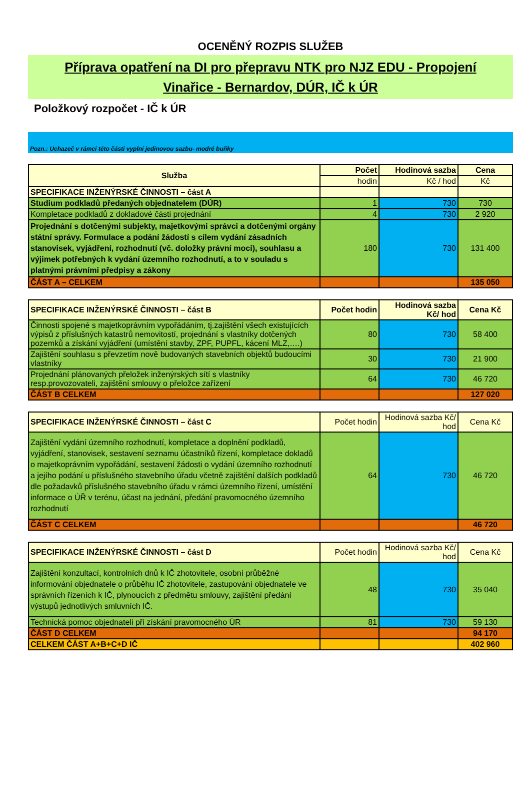OCENĚNÝ ROZPIS SLUŽEB
Příprava opatření na DI pro přepravu NTK pro NJZ EDU - Propojení
Vinařice - Bernardov, DÚR, IČ k ÚR
Položkový rozpočet - IČ k ÚR
Pozn.: Uchazeč v rámci této části vyplní jedinovou sazbu- modré buňky
| Služba | Počet | Hodinová sazba | Cena |
| --- | --- | --- | --- |
| | hodin | Kč / hod | Kč |
| SPECIFIKACE INŽENÝRSKÉ ČINNOSTI – část A | | | |
| Studium podkladů předaných objednatelem (DÚR) | 1 | 730 | 730 |
| Kompletace podkladů z dokladové části projednání | 4 | 730 | 2 920 |
| Projednání s dotčenými subjekty, majetkovými správci a dotčenými orgány státní správy. Formulace a podání žádostí s cílem vydání zásadních stanovisek, vyjádření, rozhodnutí (vč. doložky právní moci), souhlasu a výjimek potřebných k vydání územního rozhodnutí, a to v souladu s platnými právními předpisy a zákony | 180 | 730 | 131 400 |
| ČÁST A – CELKEM | | | 135 050 |
| SPECIFIKACE INŽENÝRSKÉ ČINNOSTI – část B | Počet hodin | Hodinová sazba Kč/ hod | Cena Kč |
| Činnosti spojené s majetkoprávním vypořádáním, tj.zajištění všech existujících výpisů z příslušných katastrů nemovitostí, projednání s vlastníky dotčených pozemků a získání vyjádření (umístění stavby, ZPF, PUPFL, kácení MLZ,….) | 80 | 730 | 58 400 |
| Zajištění souhlasu s převzetím nově budovaných stavebních objektů budoucími vlastníky | 30 | 730 | 21 900 |
| Projednání plánovaných přeložek inženýrských sítí s vlastníky resp.provozovateli, zajištění smlouvy o přeložce zařízení | 64 | 730 | 46 720 |
| ČÁST B CELKEM | | | 127 020 |
| SPECIFIKACE INŽENÝRSKÉ ČINNOSTI – část C | Počet hodin | Hodinová sazba Kč/ hod | Cena Kč |
| Zajištění vydání územního rozhodnutí, kompletace a doplnění podkladů, vyjádření, stanovisek, sestavení seznamu účastníků řízení, kompletace dokladů o majetkoprávním vypořádání, sestavení žádosti o vydání územního rozhodnutí a jejího podání u příslušného stavebního úřadu včetně zajištění dalších podkladů dle požadavků příslušného stavebního úřadu v rámci územního řízení, umístění informace o ÚŘ v terénu, účast na jednání, předání pravomocného územního rozhodnutí | 64 | 730 | 46 720 |
| ČÁST C CELKEM | | | 46 720 |
| SPECIFIKACE INŽENÝRSKÉ ČINNOSTI – část D | Počet hodin | Hodinová sazba Kč/ hod | Cena Kč |
| Zajištění konzultací, kontrolních dnů k IČ zhotovitele, osobní průběžné informování objednatele o průběhu IČ zhotovitele, zastupování objednatele ve správních řízeních k IČ, plynoucích z předmětu smlouvy, zajištění předání výstupů jednotlivých smluvních IČ. | 48 | 730 | 35 040 |
| Technická pomoc objednateli při získání pravomocného ÚR | 81 | 730 | 59 130 |
| ČÁST D CELKEM | | | 94 170 |
| CELKEM ČÁST A+B+C+D IČ | | | 402 960 |